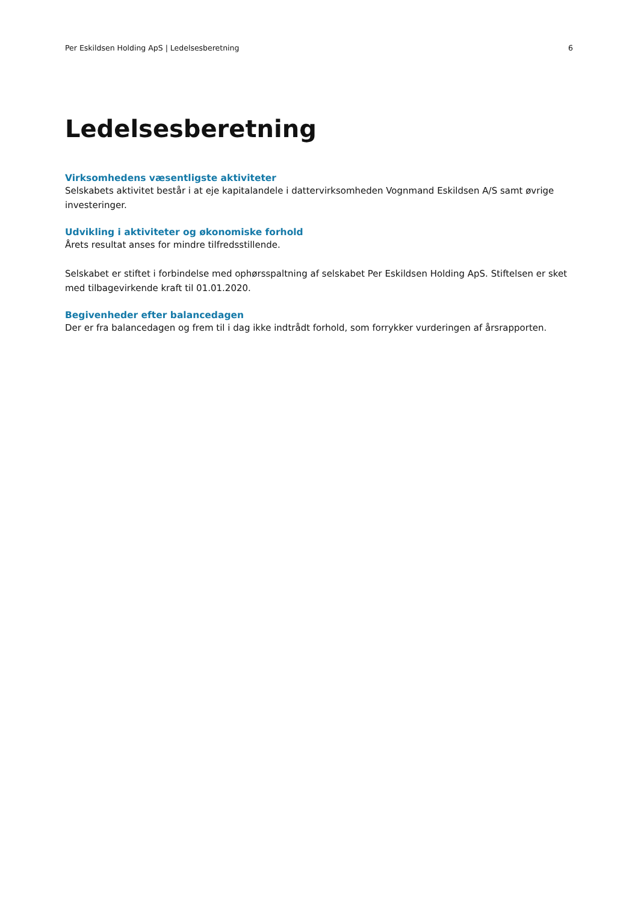Per Eskildsen Holding ApS | Ledelsesberetning 6
Ledelsesberetning
Virksomhedens væsentligste aktiviteter
Selskabets aktivitet består i at eje kapitalandele i dattervirksomheden Vognmand Eskildsen A/S samt øvrige investeringer.
Udvikling i aktiviteter og økonomiske forhold
Årets resultat anses for mindre tilfredsstillende.
Selskabet er stiftet i forbindelse med ophørsspaltning af selskabet Per Eskildsen Holding ApS. Stiftelsen er sket med tilbagevirkende kraft til 01.01.2020.
Begivenheder efter balancedagen
Der er fra balancedagen og frem til i dag ikke indtrådt forhold, som forrykker vurderingen af årsrapporten.